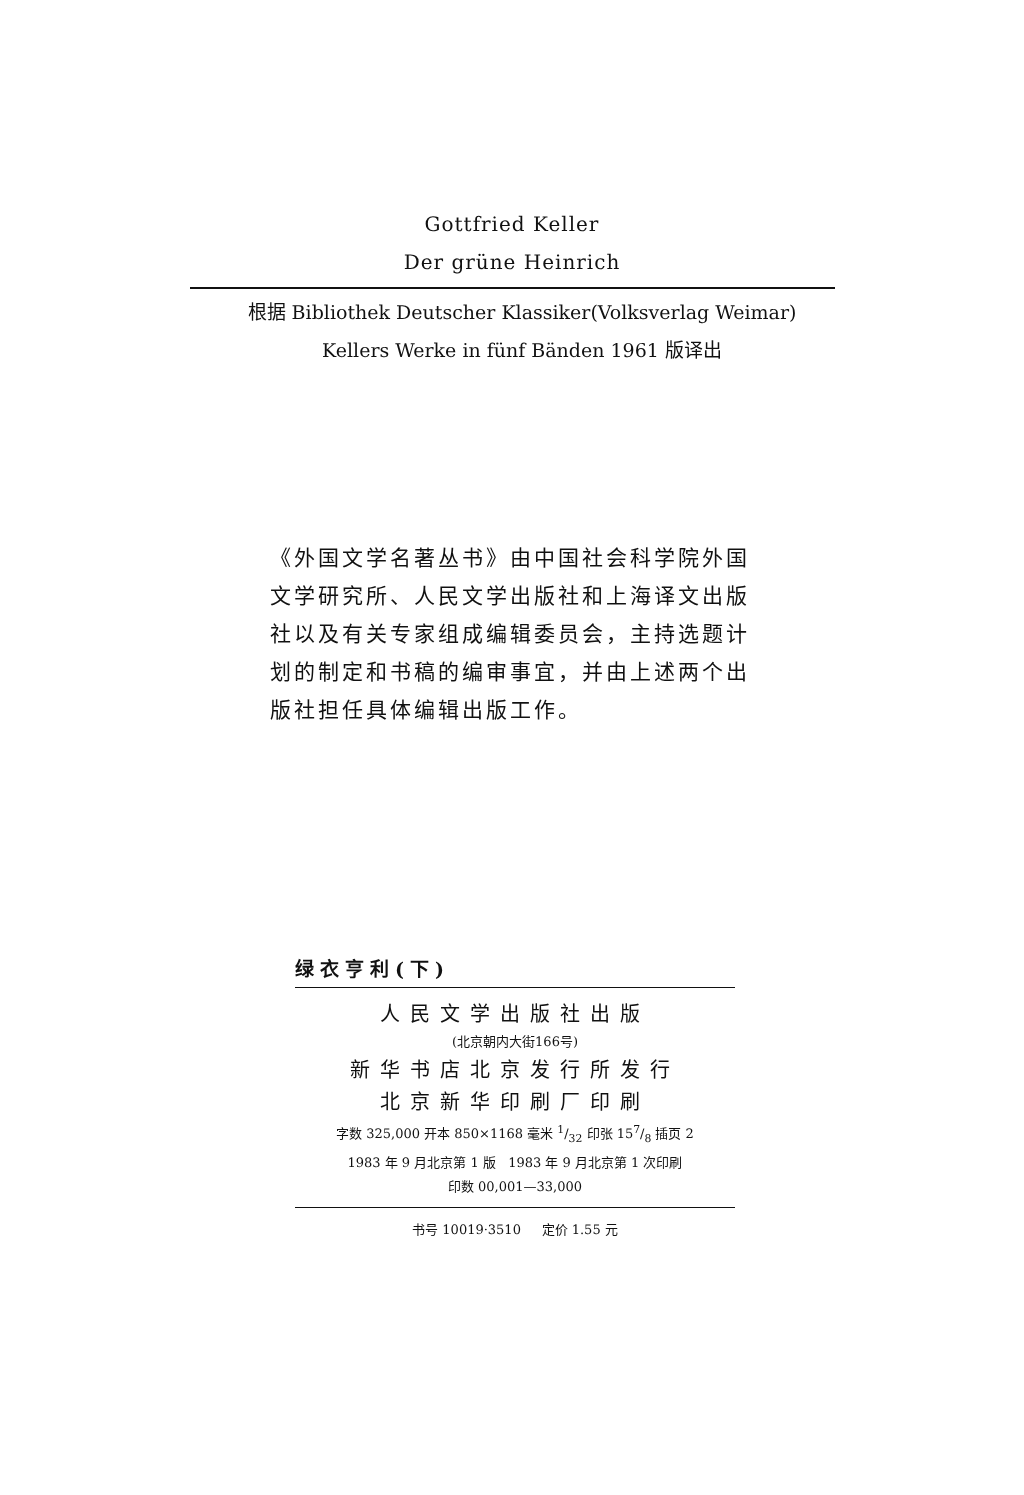Gottfried Keller
Der grüne Heinrich
根据 Bibliothek Deutscher Klassiker(Volksverlag Weimar)
Kellers Werke in fünf Bänden 1961 版译出
《外国文学名著丛书》由中国社会科学院外国文学研究所、人民文学出版社和上海译文出版社以及有关专家组成编辑委员会，主持选题计划的制定和书稿的编审事宜，并由上述两个出版社担任具体编辑出版工作。
绿衣亨利(下)
人民文学出版社出版
(北京朝内大街166号)
新华书店北京发行所发行
北京新华印刷厂印刷
字数 325,000 开本 850×1168 毫米 1/32 印张 157/8 插页 2
1983 年 9 月北京第 1 版 1983 年 9 月北京第 1 次印刷
印数 00,001—33,000
书号 10019·3510 定价 1.55 元